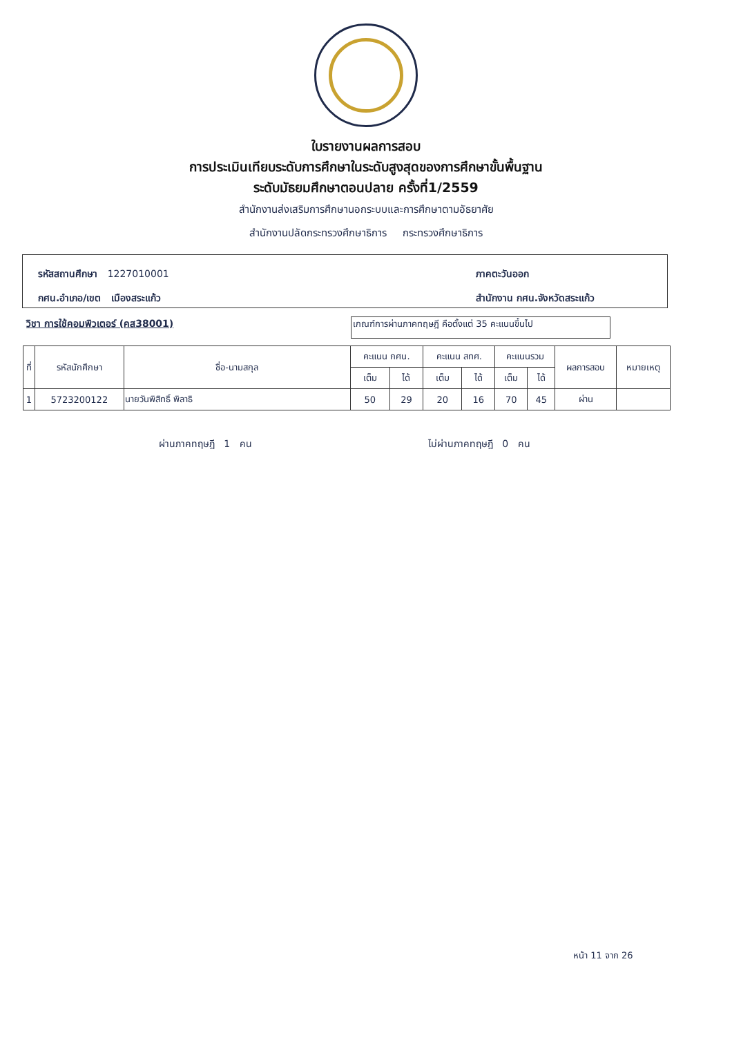ใบรายงานผลการสอบ
การประเมินเทียบระดับการศึกษาในระดับสูงสุดของการศึกษาขั้นพื้นฐาน
ระดับมัธยมศึกษาตอนปลาย ครั้งที่1/2559
สำนักงานส่งเสริมการศึกษานอกระบบและการศึกษาตามอัธยาศัย
สำนักงานปลัดกระทรวงศึกษาธิการ กระทรวงศึกษาธิการ
รหัสสถานศึกษา 1227010001
กศน.อำเภอ/เขต เมืองสระแก้ว
ภาคตะวันออก
สำนักงาน กศน.จังหวัดสระแก้ว
วิชา การใช้คอมพิวเตอร์ (คส38001)
เกณฑ์การผ่านภาคทฤษฎี คือตั้งแต่ 35 คะแนนขึ้นไป
| ที่ | รหัสนักศึกษา | ชื่อ-นามสกุล | คะแนน กศน. | | คะแนน สทศ. | | คะแนนรวม | | ผลการสอบ | หมายเหตุ |
| --- | --- | --- | --- | --- | --- | --- | --- | --- | --- | --- |
| | | | เต็ม | ได้ | เต็ม | ได้ | เต็ม | ได้ | | |
| 1 | 5723200122 | นายวันพิสิทธิ์ พิลาธิ | 50 | 29 | 20 | 16 | 70 | 45 | ผ่าน | |
ผ่านภาคทฤษฎี 1 คน ไม่ผ่านภาคทฤษฎี 0 คน
หน้า 11 จาก 26